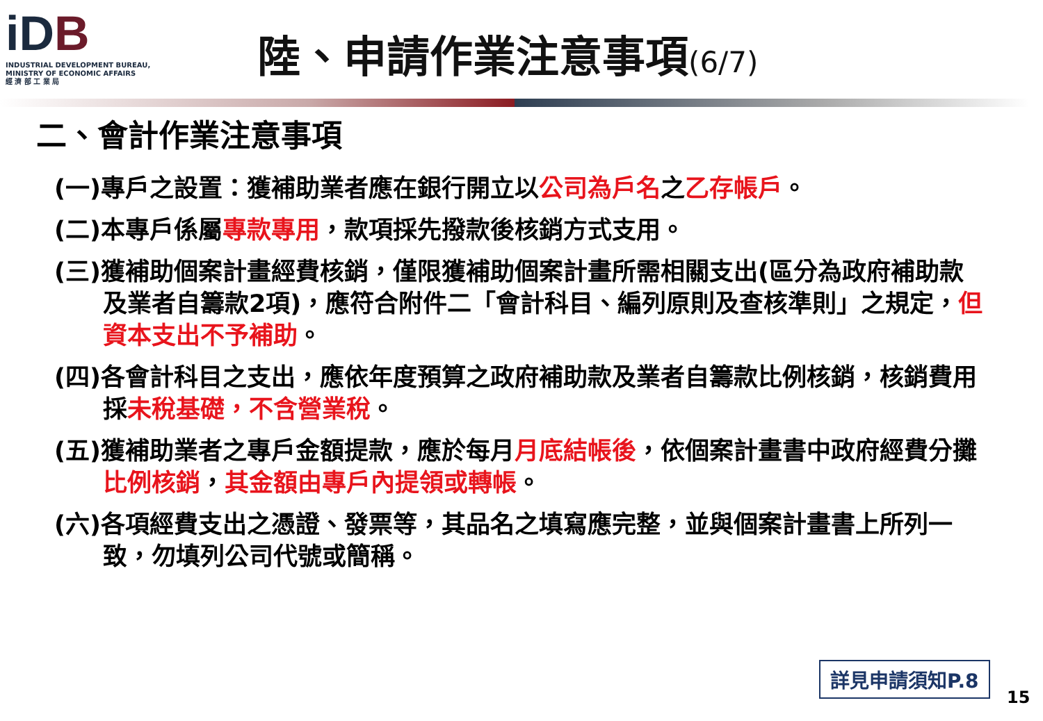iDB
INDUSTRIAL DEVELOPMENT BUREAU,
MINISTRY OF ECONOMIC AFFAIRS
經 濟 部 工 業 局
陸、申請作業注意事項(6/7)
二、會計作業注意事項
(一)專戶之設置：獲補助業者應在銀行開立以公司為戶名之乙存帳戶。
(二)本專戶係屬專款專用，款項採先撥款後核銷方式支用。
(三)獲補助個案計畫經費核銷，僅限獲補助個案計畫所需相關支出(區分為政府補助款及業者自籌款2項)，應符合附件二「會計科目、編列原則及查核準則」之規定，但資本支出不予補助。
(四)各會計科目之支出，應依年度預算之政府補助款及業者自籌款比例核銷，核銷費用採未稅基礎，不含營業稅。
(五)獲補助業者之專戶金額提款，應於每月月底結帳後，依個案計畫書中政府經費分攤比例核銷，其金額由專戶內提領或轉帳。
(六)各項經費支出之憑證、發票等，其品名之填寫應完整，並與個案計畫書上所列一致，勿填列公司代號或簡稱。
詳見申請須知P.8
15